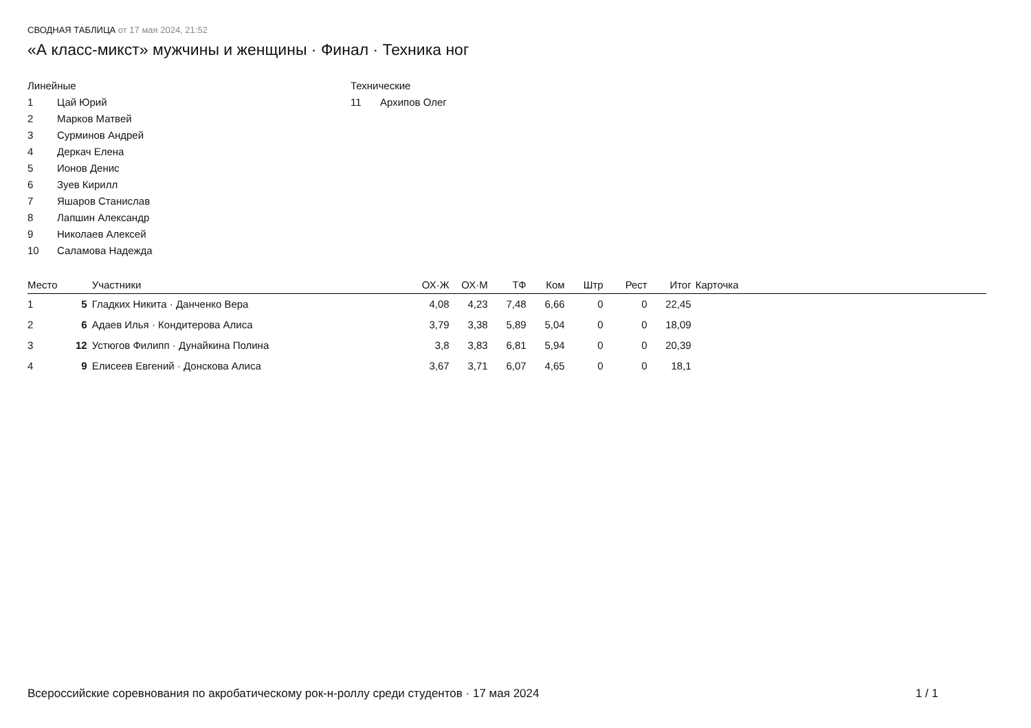СВОДНАЯ ТАБЛИЦА от 17 мая 2024, 21:52
«А класс-микст» мужчины и женщины · Финал · Техника ног
Линейные
1 Цай Юрий
2 Марков Матвей
3 Сурминов Андрей
4 Деркач Елена
5 Ионов Денис
6 Зуев Кирилл
7 Яшаров Станислав
8 Лапшин Александр
9 Николаев Алексей
10 Саламова Надежда
Технические
11 Архипов Олег
| Место | | Участники | ОХ·Ж | ОХ·М | ТФ | Ком | Штр | Рест | Итог | Карточка |
| --- | --- | --- | --- | --- | --- | --- | --- | --- | --- | --- |
| 1 | 5 | Гладких Никита · Данченко Вера | 4,08 | 4,23 | 7,48 | 6,66 | 0 | 0 | 22,45 | |
| 2 | 6 | Адаев Илья · Кондитерова Алиса | 3,79 | 3,38 | 5,89 | 5,04 | 0 | 0 | 18,09 | |
| 3 | 12 | Устюгов Филипп · Дунайкина Полина | 3,8 | 3,83 | 6,81 | 5,94 | 0 | 0 | 20,39 | |
| 4 | 9 | Елисеев Евгений · Донскова Алиса | 3,67 | 3,71 | 6,07 | 4,65 | 0 | 0 | 18,1 | |
Всероссийские соревнования по акробатическому рок-н-роллу среди студентов · 17 мая 2024 1 / 1